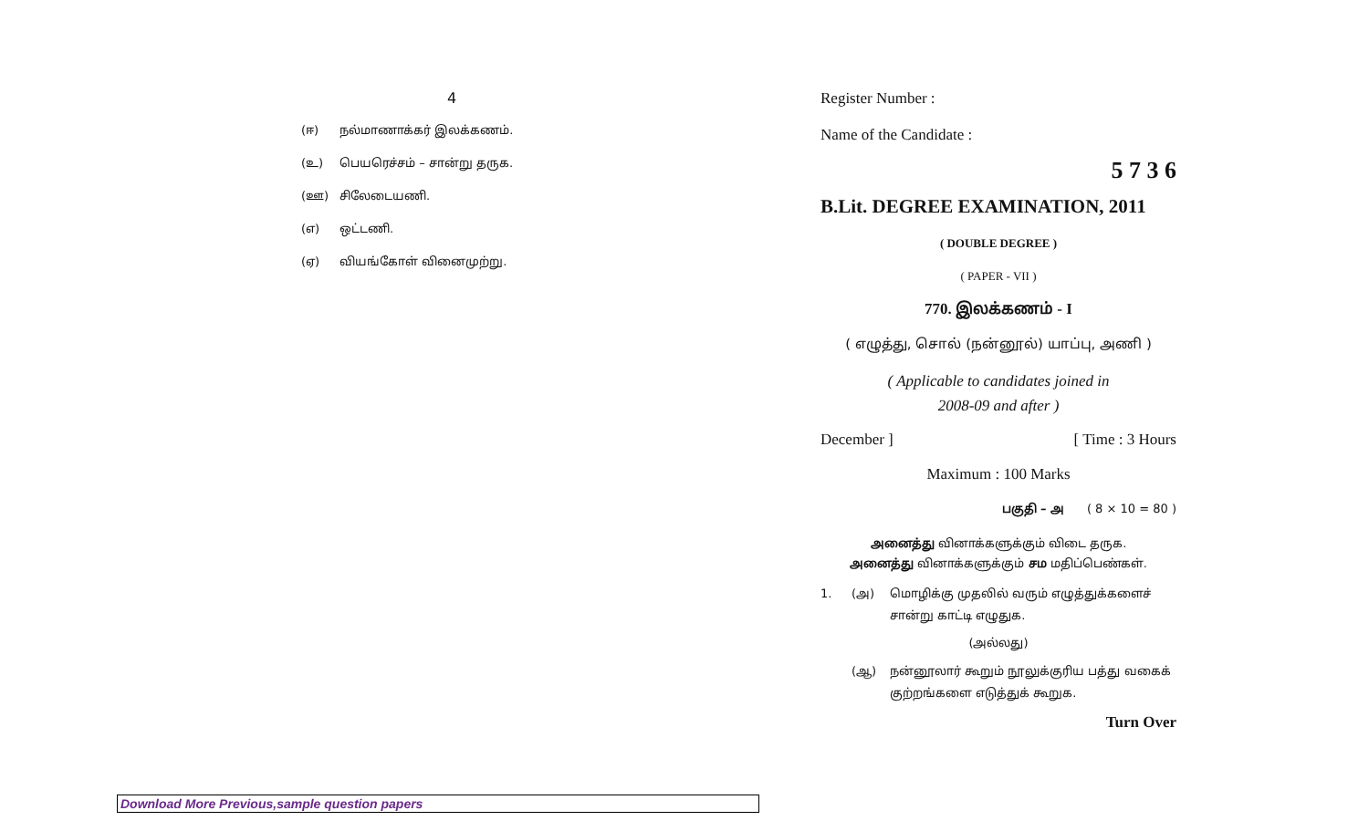4
(ஈ) நல்மாணாக்கர் இலக்கணம்.
(உ) பெயரெச்சம் – சான்று தருக.
(ஊ) சிலேடையணி.
(எ) ஒட்டணி.
(ஏ) வியங்கோள் வினைமுற்று.
Register Number :
Name of the Candidate :
5 7 3 6
B.Lit. DEGREE EXAMINATION, 2011
( DOUBLE DEGREE )
( PAPER - VII )
770. இலக்கணம் - I
( எழுத்து, சொல் (நன்னூல்) யாப்பு, அணி )
( Applicable to candidates joined in
2008-09 and after )
December ] [ Time : 3 Hours
Maximum : 100 Marks
பகுதி – அ ( 8 × 10 = 80 )
அனைத்து வினாக்களுக்கும் விடை தருக.
அனைத்து வினாக்களுக்கும் சம மதிப்பெண்கள்.
1. (அ) மொழிக்கு முதலில் வரும் எழுத்துக்களைச் சான்று காட்டி எழுதுக.
(அல்லது)
(ஆ) நன்னூலார் கூறும் நூலுக்குரிய பத்து வகைக் குற்றங்களை எடுத்துக் கூறுக.
Turn Over
Download More Previous,sample question papers